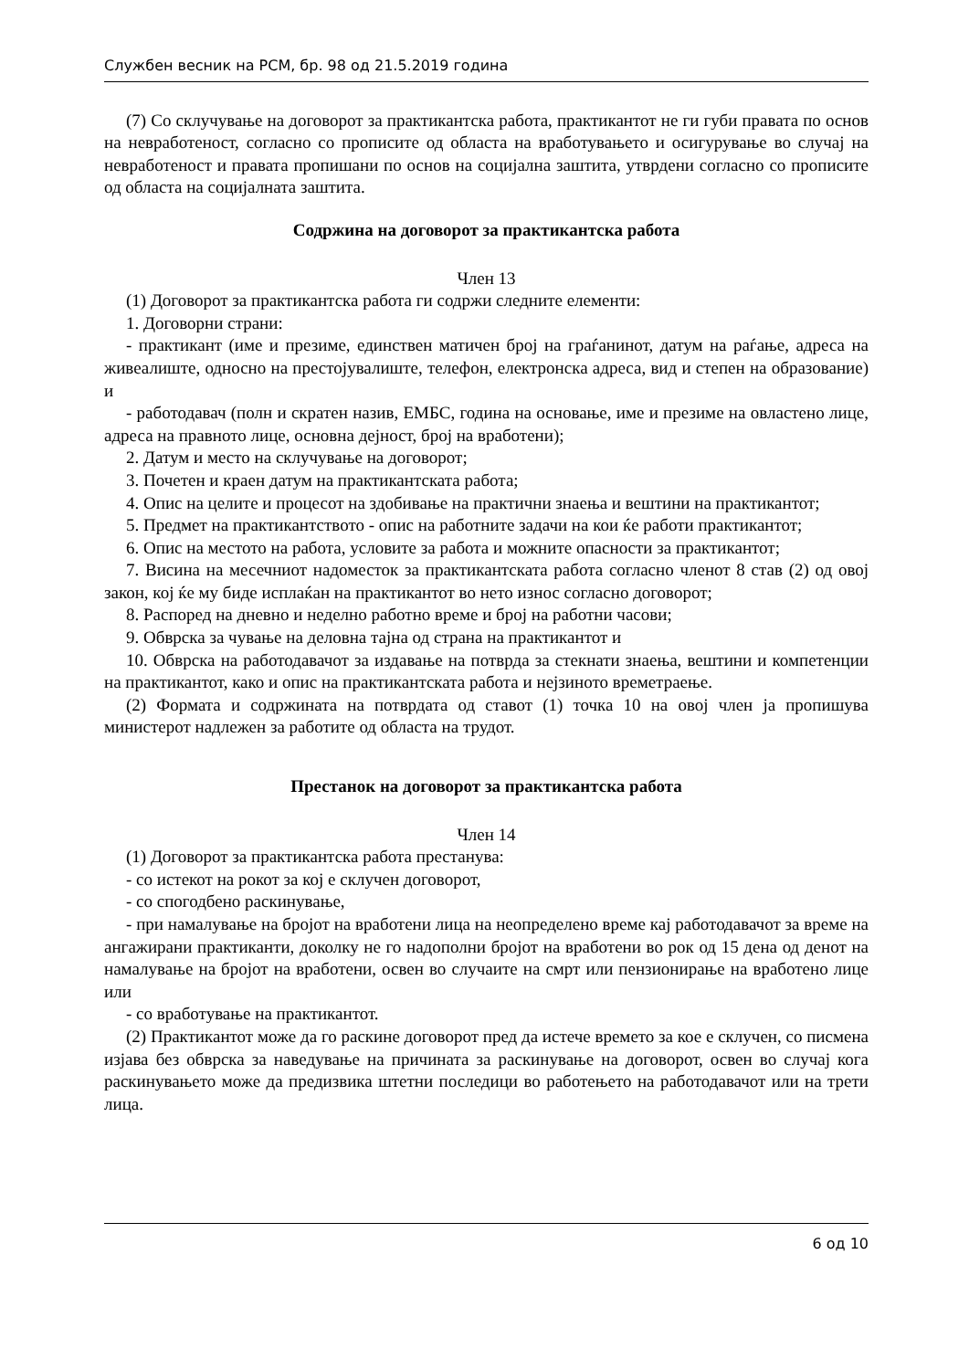Службен весник на РСМ, бр. 98 од 21.5.2019 година
(7) Со склучување на договорот за практикантска работа, практикантот не ги губи правата по основ на невработеност, согласно со прописите од областа на вработувањето и осигурување во случај на невработеност и правата пропишани по основ на социјална заштита, утврдени согласно со прописите од областа на социјалната заштита.
Содржина на договорот за практикантска работа
Член 13
(1) Договорот за практикантска работа ги содржи следните елементи:
1. Договорни страни:
- практикант (име и презиме, единствен матичен број на граѓанинот, датум на раѓање, адреса на живеалиште, односно на престојувалиште, телефон, електронска адреса, вид и степен на образование) и
- работодавач (полн и скратен назив, ЕМБС, година на основање, име и презиме на овластено лице, адреса на правното лице, основна дејност, број на вработени);
2. Датум и место на склучување на договорот;
3. Почетен и краен датум на практикантската работа;
4. Опис на целите и процесот на здобивање на практични знаења и вештини на практикантот;
5. Предмет на практикантството - опис на работните задачи на кои ќе работи практикантот;
6. Опис на местото на работа, условите за работа и можните опасности за практикантот;
7. Висина на месечниот надоместок за практикантската работа согласно членот 8 став (2) од овој закон, кој ќе му биде исплаќан на практикантот во нето износ согласно договорот;
8. Распоред на дневно и неделно работно време и број на работни часови;
9. Обврска за чување на деловна тајна од страна на практикантот и
10. Обврска на работодавачот за издавање на потврда за стекнати знаења, вештини и компетенции на практикантот, како и опис на практикантската работа и нејзиното времетраење.
(2) Формата и содржината на потврдата од ставот (1) точка 10 на овој член ја пропишува министерот надлежен за работите од областа на трудот.
Престанок на договорот за практикантска работа
Член 14
(1) Договорот за практикантска работа престанува:
- со истекот на рокот за кој е склучен договорот,
- со спогодбено раскинување,
- при намалување на бројот на вработени лица на неопределено време кај работодавачот за време на ангажирани практиканти, доколку не го надополни бројот на вработени во рок од 15 дена од денот на намалување на бројот на вработени, освен во случаите на смрт или пензионирање на вработено лице или
- со вработување на практикантот.
(2) Практикантот може да го раскине договорот пред да истече времето за кое е склучен, со писмена изјава без обврска за наведување на причината за раскинување на договорот, освен во случај кога раскинувањето може да предизвика штетни последици во работењето на работодавачот или на трети лица.
6 од 10